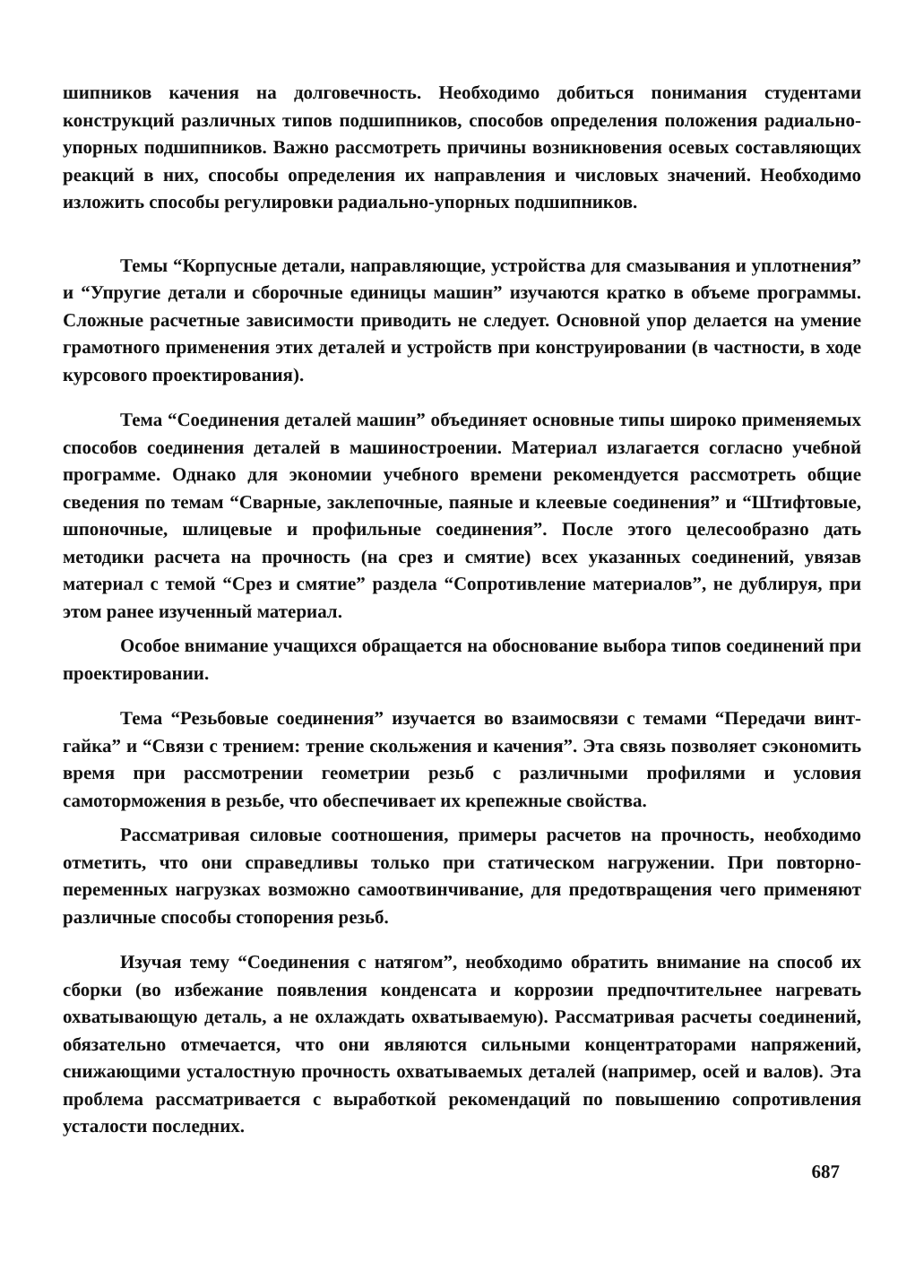шипников качения на долговечность. Необходимо добиться понимания студентами конструкций различных типов подшипников, способов определения положения радиально-упорных подшипников. Важно рассмотреть причины возникновения осевых составляющих реакций в них, способы определения их направления и числовых значений. Необходимо изложить способы регулировки радиально-упорных подшипников.
Темы “Корпусные детали, направляющие, устройства для смазывания и уплотнения” и “Упругие детали и сборочные единицы машин” изучаются кратко в объеме программы. Сложные расчетные зависимости приводить не следует. Основной упор делается на умение грамотного применения этих деталей и устройств при конструировании (в частности, в ходе курсового проектирования).
Тема “Соединения деталей машин” объединяет основные типы широко применяемых способов соединения деталей в машиностроении. Материал излагается согласно учебной программе. Однако для экономии учебного времени рекомендуется рассмотреть общие сведения по темам “Сварные, заклепочные, паяные и клеевые соединения” и “Штифтовые, шпоночные, шлицевые и профильные соединения”. После этого целесообразно дать методики расчета на прочность (на срез и смятие) всех указанных соединений, увязав материал с темой “Срез и смятие” раздела “Сопротивление материалов”, не дублируя, при этом ранее изученный материал.
Особое внимание учащихся обращается на обоснование выбора типов соединений при проектировании.
Тема “Резьбовые соединения” изучается во взаимосвязи с темами “Передачи винт-гайка” и “Связи с трением: трение скольжения и качения”. Эта связь позволяет сэкономить время при рассмотрении геометрии резьб с различными профилями и условия самоторможения в резьбе, что обеспечивает их крепежные свойства.
Рассматривая силовые соотношения, примеры расчетов на прочность, необходимо отметить, что они справедливы только при статическом нагружении. При повторно-переменных нагрузках возможно самоотвинчивание, для предотвращения чего применяют различные способы стопорения резьб.
Изучая тему “Соединения с натягом”, необходимо обратить внимание на способ их сборки (во избежание появления конденсата и коррозии предпочтительнее нагревать охватывающую деталь, а не охлаждать охватываемую). Рассматривая расчеты соединений, обязательно отмечается, что они являются сильными концентраторами напряжений, снижающими усталостную прочность охватываемых деталей (например, осей и валов). Эта проблема рассматривается с выработкой рекомендаций по повышению сопротивления усталости последних.
687